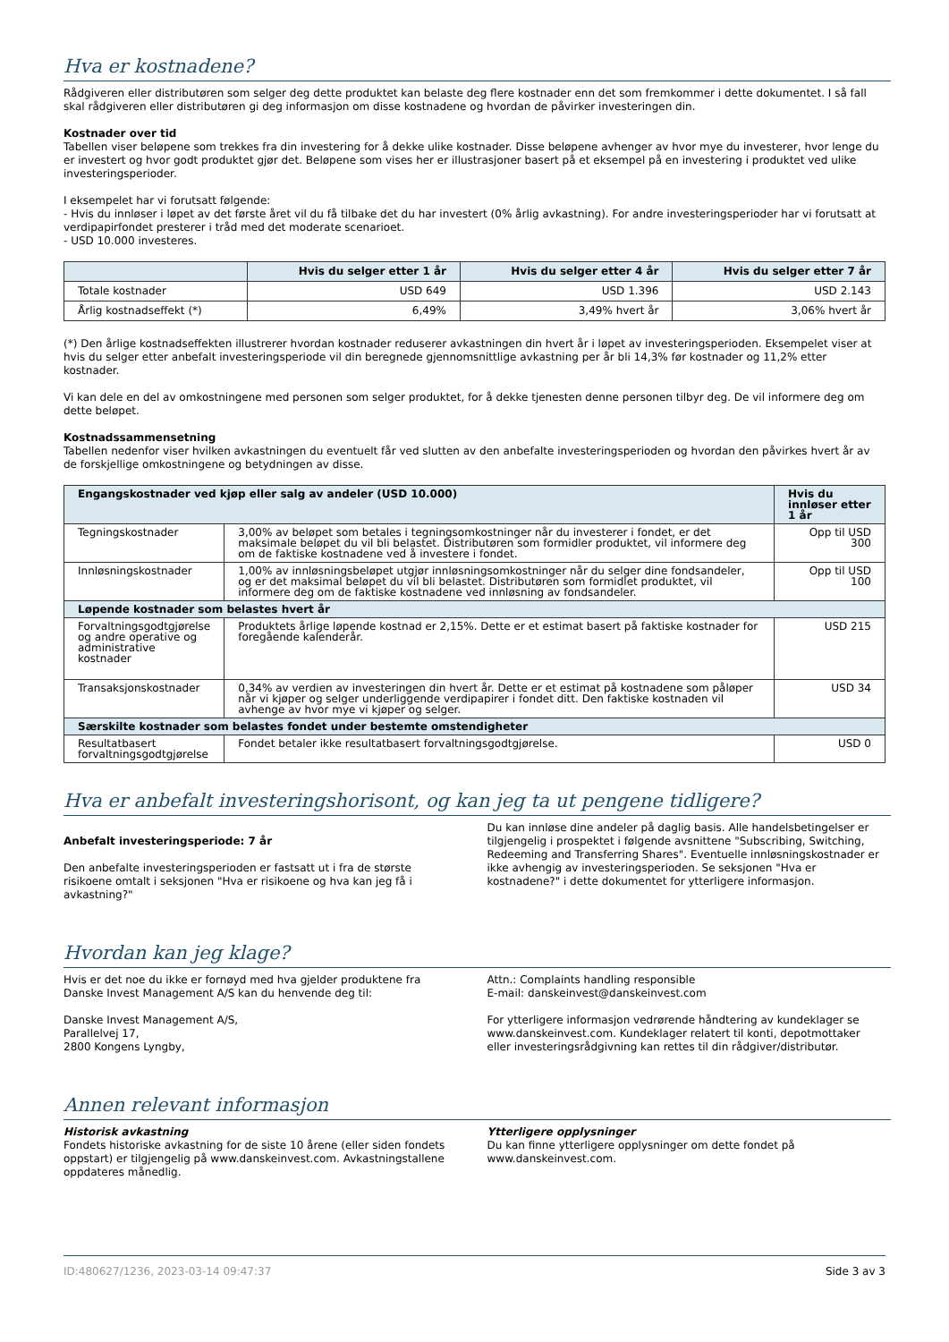Hva er kostnadene?
Rådgiveren eller distributøren som selger deg dette produktet kan belaste deg flere kostnader enn det som fremkommer i dette dokumentet. I så fall skal rådgiveren eller distributøren gi deg informasjon om disse kostnadene og hvordan de påvirker investeringen din.
Kostnader over tid
Tabellen viser beløpene som trekkes fra din investering for å dekke ulike kostnader. Disse beløpene avhenger av hvor mye du investerer, hvor lenge du er investert og hvor godt produktet gjør det. Beløpene som vises her er illustrasjoner basert på et eksempel på en investering i produktet ved ulike investeringsperioder.
I eksempelet har vi forutsatt følgende:
- Hvis du innløser i løpet av det første året vil du få tilbake det du har investert (0% årlig avkastning). For andre investeringsperioder har vi forutsatt at verdipapirfondet presterer i tråd med det moderate scenarioet.
- USD 10.000 investeres.
| | Hvis du selger etter 1 år | Hvis du selger etter 4 år | Hvis du selger etter 7 år |
| --- | --- | --- | --- |
| Totale kostnader | USD 649 | USD 1.396 | USD 2.143 |
| Årlig kostnadseffekt (*) | 6,49% | 3,49% hvert år | 3,06% hvert år |
(*) Den årlige kostnadseffekten illustrerer hvordan kostnader reduserer avkastningen din hvert år i løpet av investeringsperioden. Eksempelet viser at hvis du selger etter anbefalt investeringsperiode vil din beregnede gjennomsnittlige avkastning per år bli 14,3% før kostnader og 11,2% etter kostnader.
Vi kan dele en del av omkostningene med personen som selger produktet, for å dekke tjenesten denne personen tilbyr deg. De vil informere deg om dette beløpet.
Kostnadssammensetning
Tabellen nedenfor viser hvilken avkastningen du eventuelt får ved slutten av den anbefalte investeringsperioden og hvordan den påvirkes hvert år av de forskjellige omkostningene og betydningen av disse.
| Engangskostnader ved kjøp eller salg av andeler (USD 10.000) | | Hvis du innløser etter 1 år |
| --- | --- | --- |
| Tegningskostnader | 3,00% av beløpet som betales i tegningsomkostninger når du investerer i fondet, er det maksimale beløpet du vil bli belastet. Distributøren som formidler produktet, vil informere deg om de faktiske kostnadene ved å investere i fondet. | Opp til USD 300 |
| Innløsningskostnader | 1,00% av innløsningsbeløpet utgjør innløsningsomkostninger når du selger dine fondsandeler, og er det maksimal beløpet du vil bli belastet. Distributøren som formidlet produktet, vil informere deg om de faktiske kostnadene ved innløsning av fondsandeler. | Opp til USD 100 |
| Løpende kostnader som belastes hvert år | | |
| Forvaltningsgodtgjørelse og andre operative og administrative kostnader | Produktets årlige løpende kostnad er 2,15%. Dette er et estimat basert på faktiske kostnader for foregående kalenderår. | USD 215 |
| Transaksjonskostnader | 0,34% av verdien av investeringen din hvert år. Dette er et estimat på kostnadene som påløper når vi kjøper og selger underliggende verdipapirer i fondet ditt. Den faktiske kostnaden vil avhenge av hvor mye vi kjøper og selger. | USD 34 |
| Særskilte kostnader som belastes fondet under bestemte omstendigheter | | |
| Resultatbasert forvaltningsgodtgjørelse | Fondet betaler ikke resultatbasert forvaltningsgodtgjørelse. | USD 0 |
Hva er anbefalt investeringshorisont, og kan jeg ta ut pengene tidligere?
Anbefalt investeringsperiode: 7 år
Den anbefalte investeringsperioden er fastsatt ut i fra de største risikoene omtalt i seksjonen "Hva er risikoene og hva kan jeg få i avkastning?"
Du kan innløse dine andeler på daglig basis. Alle handelsbetingelser er tilgjengelig i prospektet i følgende avsnittene "Subscribing, Switching, Redeeming and Transferring Shares". Eventuelle innløsningskostnader er ikke avhengig av investeringsperioden. Se seksjonen "Hva er kostnadene?" i dette dokumentet for ytterligere informasjon.
Hvordan kan jeg klage?
Hvis er det noe du ikke er fornøyd med hva gjelder produktene fra Danske Invest Management A/S kan du henvende deg til:
Danske Invest Management A/S,
Parallelvej 17,
2800 Kongens Lyngby,
Attn.: Complaints handling responsible
E-mail: danskeinvest@danskeinvest.com
For ytterligere informasjon vedrørende håndtering av kundeklager se www.danskeinvest.com. Kundeklager relatert til konti, depotmottaker eller investeringsrådgivning kan rettes til din rådgiver/distributør.
Annen relevant informasjon
Historisk avkastning
Fondets historiske avkastning for de siste 10 årene (eller siden fondets oppstart) er tilgjengelig på www.danskeinvest.com. Avkastningstallene oppdateres månedlig.
Ytterligere opplysninger
Du kan finne ytterligere opplysninger om dette fondet på www.danskeinvest.com.
ID:480627/1236, 2023-03-14 09:47:37 Side 3 av 3